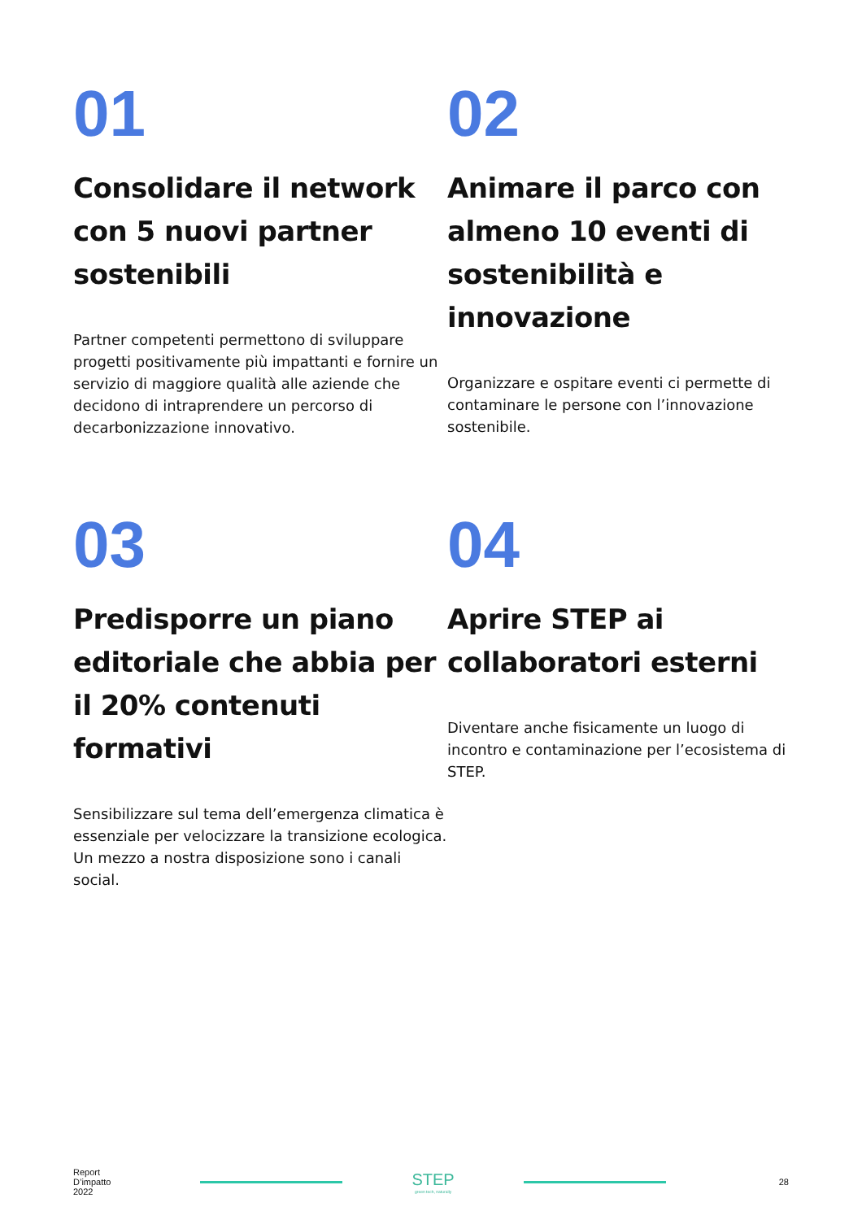01
Consolidare il network con 5 nuovi partner sostenibili
Partner competenti permettono di sviluppare progetti positivamente più impattanti e fornire un servizio di maggiore qualità alle aziende che decidono di intraprendere un percorso di decarbonizzazione innovativo.
02
Animare il parco con almeno 10 eventi di sostenibilità e innovazione
Organizzare e ospitare eventi ci permette di contaminare le persone con l’innovazione sostenibile.
03
Predisporre un piano editoriale che abbia per il 20% contenuti formativi
Sensibilizzare sul tema dell’emergenza climatica è essenziale per velocizzare la transizione ecologica. Un mezzo a nostra disposizione sono i canali social.
04
Aprire STEP ai collaboratori esterni
Diventare anche fisicamente un luogo di incontro e contaminazione per l’ecosistema di STEP.
Report
D’impatto
2022
STEP
green tech, naturally
28